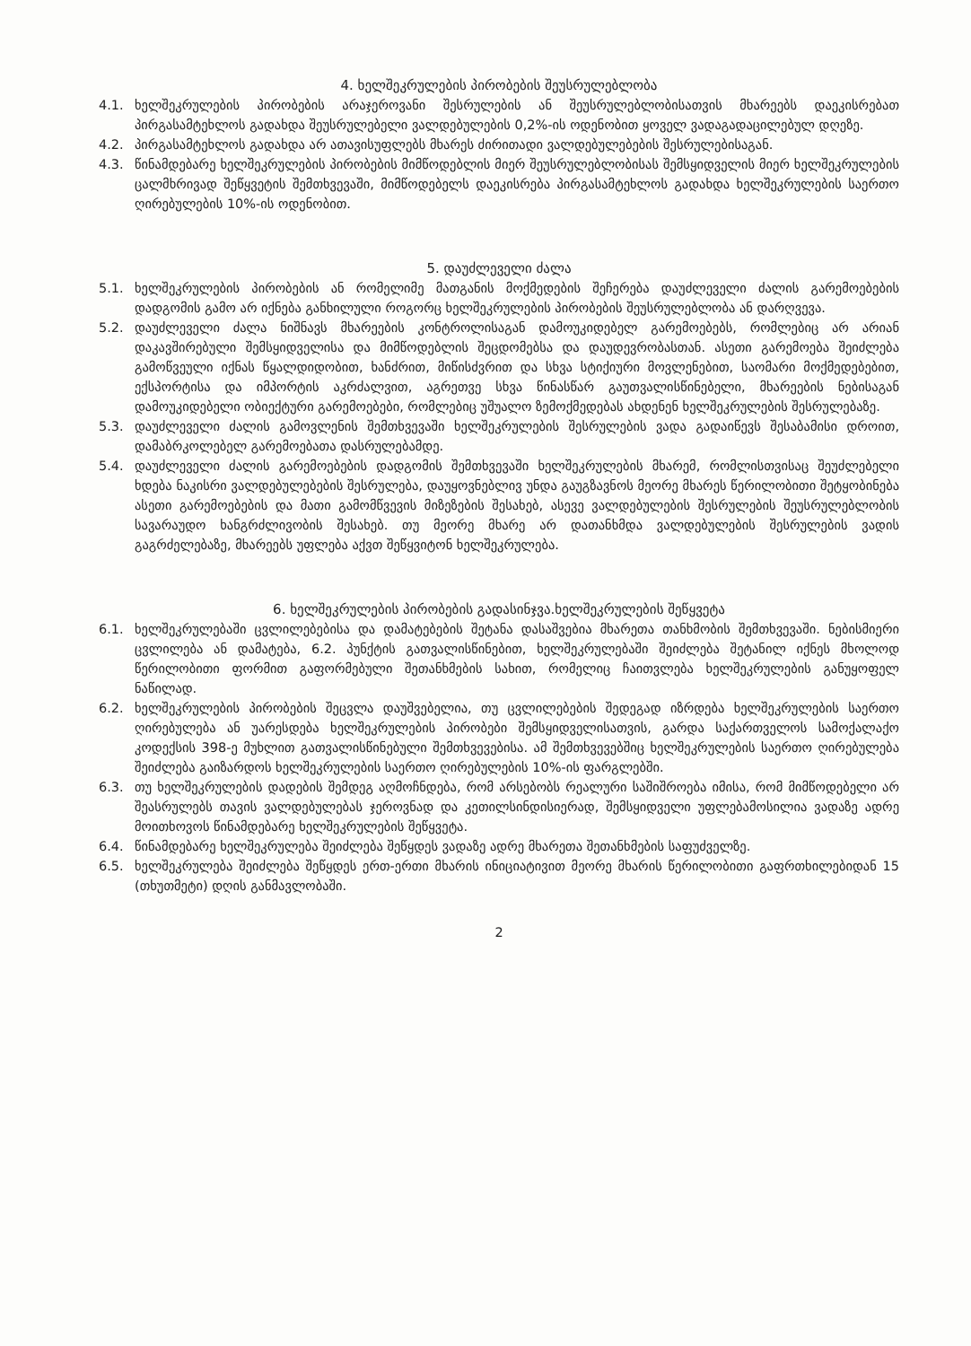4. ხელშეკრულების პირობების შეუსრულებლობა
4.1. ხელშეკრულების პირობების არაჯეროვანი შესრულების ან შეუსრულებლობისათვის მხარეებს დაეკისრებათ პირგასამტეხლოს გადახდა შეუსრულებელი ვალდებულების 0,2%-ის ოდენობით ყოველ ვადაგადაცილებულ დღეზე.
4.2. პირგასამტეხლოს გადახდა არ ათავისუფლებს მხარეს ძირითადი ვალდებულებების შესრულებისაგან.
4.3. წინამდებარე ხელშეკრულების პირობების მიმწოდებლის მიერ შეუსრულებლობისას შემსყიდველის მიერ ხელშეკრულების ცალმხრივად შეწყვეტის შემთხვევაში, მიმწოდებელს დაეკისრება პირგასამტეხლოს გადახდა ხელშეკრულების საერთო ღირებულების 10%-ის ოდენობით.
5. დაუძლეველი ძალა
5.1. ხელშეკრულების პირობების ან რომელიმე მათგანის მოქმედების შეჩერება დაუძლეველი ძალის გარემოებების დადგომის გამო არ იქნება განხილული როგორც ხელშეკრულების პირობების შეუსრულებლობა ან დარღვევა.
5.2. დაუძლეველი ძალა ნიშნავს მხარეების კონტროლისაგან დამოუკიდებელ გარემოებებს, რომლებიც არ არიან დაკავშირებული შემსყიდველისა და მიმწოდებლის შეცდომებსა და დაუდევრობასთან. ასეთი გარემოება შეიძლება გამოწვეული იქნას წყალდიდობით, ხანძრით, მიწისძვრით და სხვა სტიქიური მოვლენებით, საომარი მოქმედებებით, ექსპორტისა და იმპორტის აკრძალვით, აგრეთვე სხვა წინასწარ გაუთვალისწინებელი, მხარეების ნებისაგან დამოუკიდებელი ობიექტური გარემოებები, რომლებიც უშუალო ზემოქმედებას ახდენენ ხელშეკრულების შესრულებაზე.
5.3. დაუძლეველი ძალის გამოვლენის შემთხვევაში ხელშეკრულების შესრულების ვადა გადაიწევს შესაბამისი დროით, დამაბრკოლებელ გარემოებათა დასრულებამდე.
5.4. დაუძლეველი ძალის გარემოებების დადგომის შემთხვევაში ხელშეკრულების მხარემ, რომლისთვისაც შეუძლებელი ხდება ნაკისრი ვალდებულებების შესრულება, დაუყოვნებლივ უნდა გაუგზავნოს მეორე მხარეს წერილობითი შეტყობინება ასეთი გარემოებების და მათი გამომწვევის მიზეზების შესახებ, ასევე ვალდებულების შესრულების შეუსრულებლობის სავარაუდო ხანგრძლივობის შესახებ. თუ მეორე მხარე არ დათანხმდა ვალდებულების შესრულების ვადის გაგრძელებაზე, მხარეებს უფლება აქვთ შეწყვიტონ ხელშეკრულება.
6. ხელშეკრულების პირობების გადასინჯვა.ხელშეკრულების შეწყვეტა
6.1. ხელშეკრულებაში ცვლილებებისა და დამატებების შეტანა დასაშვებია მხარეთა თანხმობის შემთხვევაში. ნებისმიერი ცვლილება ან დამატება, 6.2. პუნქტის გათვალისწინებით, ხელშეკრულებაში შეიძლება შეტანილ იქნეს მხოლოდ წერილობითი ფორმით გაფორმებული შეთანხმების სახით, რომელიც ჩაითვლება ხელშეკრულების განუყოფელ ნაწილად.
6.2. ხელშეკრულების პირობების შეცვლა დაუშვებელია, თუ ცვლილებების შედეგად იზრდება ხელშეკრულების საერთო ღირებულება ან უარესდება ხელშეკრულების პირობები შემსყიდველისათვის, გარდა საქართველოს სამოქალაქო კოდექსის 398-ე მუხლით გათვალისწინებული შემთხვევებისა. ამ შემთხვევებშიც ხელშეკრულების საერთო ღირებულება შეიძლება გაიზარდოს ხელშეკრულების საერთო ღირებულების 10%-ის ფარგლებში.
6.3. თუ ხელშეკრულების დადების შემდეგ აღმოჩნდება, რომ არსებობს რეალური საშიშროება იმისა, რომ მიმწოდებელი არ შეასრულებს თავის ვალდებულებას ჯეროვნად და კეთილსინდისიერად, შემსყიდველი უფლებამოსილია ვადაზე ადრე მოითხოვოს წინამდებარე ხელშეკრულების შეწყვეტა.
6.4. წინამდებარე ხელშეკრულება შეიძლება შეწყდეს ვადაზე ადრე მხარეთა შეთანხმების საფუძველზე.
6.5. ხელშეკრულება შეიძლება შეწყდეს ერთ-ერთი მხარის ინიციატივით მეორე მხარის წერილობითი გაფრთხილებიდან 15 (თხუთმეტი) დღის განმავლობაში.
2